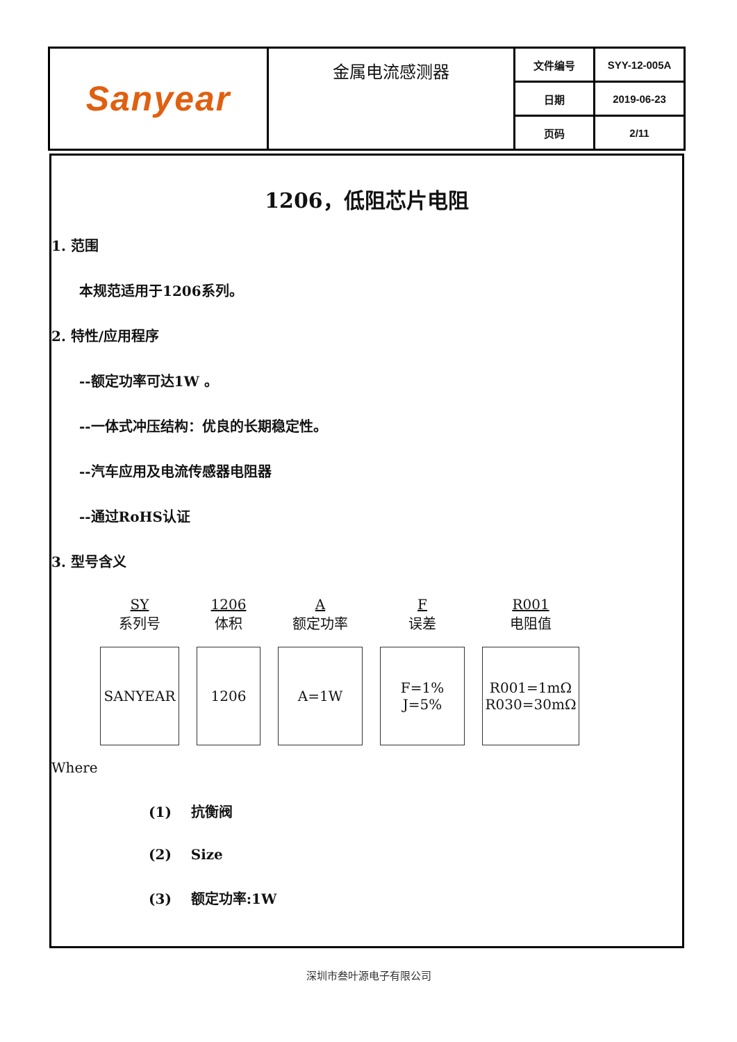| Sanyear | 金属电流感测器 | 文件编号 | SYY-12-005A |
| | | 日期 | 2019-06-23 |
| | | 页码 | 2/11 |
1206，低阻芯片电阻
1. 范围
本规范适用于1206系列。
2. 特性/应用程序
--额定功率可达1W 。
--一体式冲压结构：优良的长期稳定性。
--汽车应用及电流传感器电阻器
--通过RoHS认证
3. 型号含义
SY
系列号
SANYEAR
1206
体积
1206
A
额定功率
A=1W
F
误差
F=1%
J=5%
R001
电阻值
R001=1mΩ
R030=30mΩ
Where
(1) 抗衡阀
(2) Size
(3) 额定功率:1W
深圳市叁叶源电子有限公司